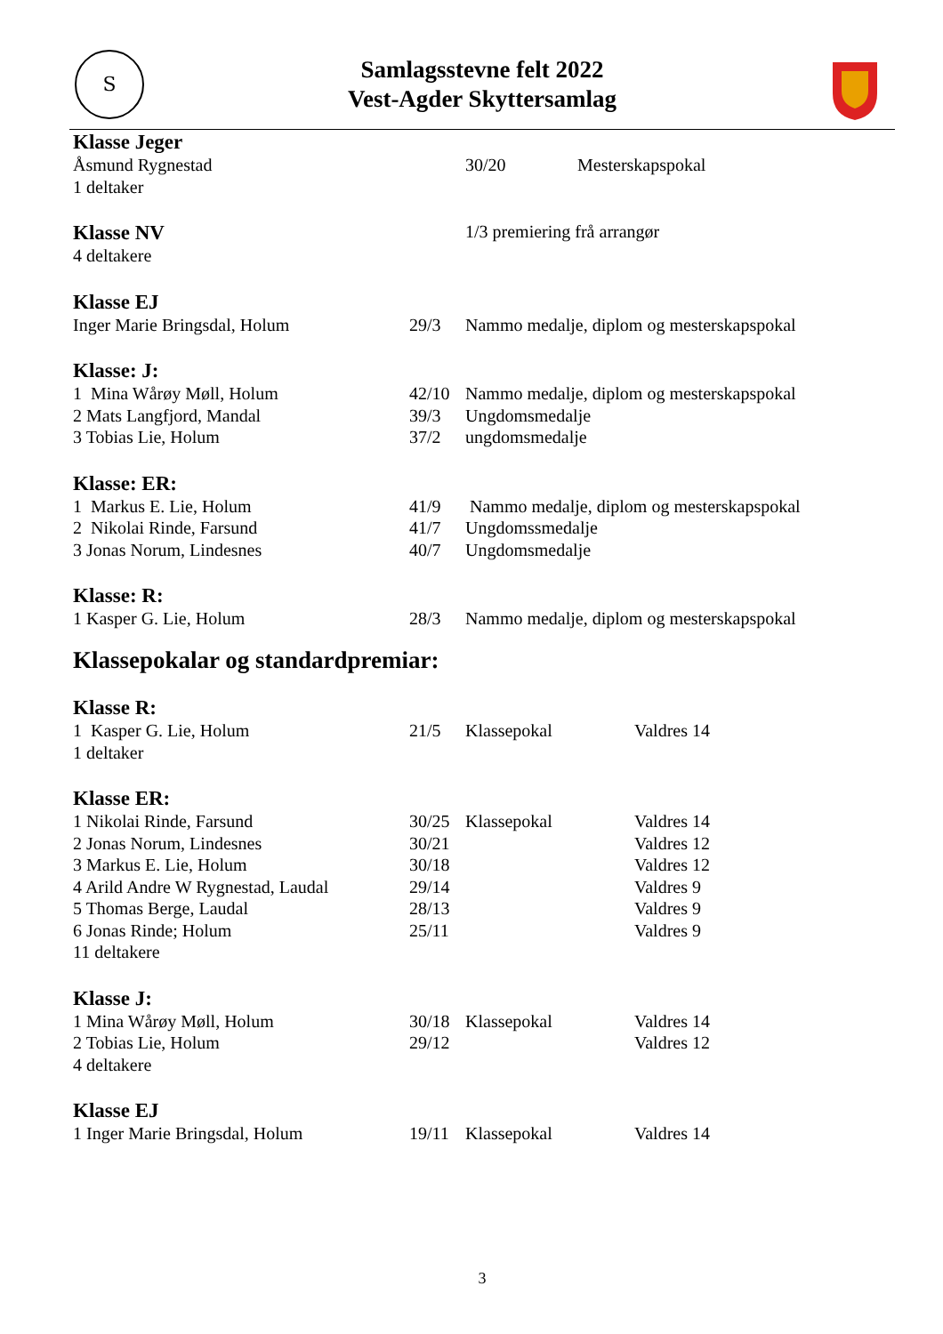S
Samlagsstevne felt 2022
Vest-Agder Skyttersamlag
Klasse Jeger
| Åsmund Rygnestad | 30/20 | Mesterskapspokal |
| 1 deltaker | | |
| Klasse NV | 1/3 premiering frå arrangør |
| 4 deltakere | |
Klasse EJ
| Inger Marie Bringsdal, Holum | 29/3 | Nammo medalje, diplom og mesterskapspokal |
Klasse: J:
| 1 Mina Wårøy Møll, Holum | 42/10 | Nammo medalje, diplom og mesterskapspokal |
| 2 Mats Langfjord, Mandal | 39/3 | Ungdomsmedalje |
| 3 Tobias Lie, Holum | 37/2 | ungdomsmedalje |
Klasse: ER:
| 1 Markus E. Lie, Holum | 41/9 | Nammo medalje, diplom og mesterskapspokal |
| 2 Nikolai Rinde, Farsund | 41/7 | Ungdomssmedalje |
| 3 Jonas Norum, Lindesnes | 40/7 | Ungdomsmedalje |
Klasse: R:
| 1 Kasper G. Lie, Holum | 28/3 | Nammo medalje, diplom og mesterskapspokal |
Klassepokalar og standardpremiar:
Klasse R:
| 1 Kasper G. Lie, Holum | 21/5 | Klassepokal | Valdres 14 |
| 1 deltaker | | | |
Klasse ER:
| 1 Nikolai Rinde, Farsund | 30/25 | Klassepokal | Valdres 14 |
| 2 Jonas Norum, Lindesnes | 30/21 | | Valdres 12 |
| 3 Markus E. Lie, Holum | 30/18 | | Valdres 12 |
| 4 Arild Andre W Rygnestad, Laudal | 29/14 | | Valdres 9 |
| 5 Thomas Berge, Laudal | 28/13 | | Valdres 9 |
| 6 Jonas Rinde; Holum | 25/11 | | Valdres 9 |
| 11 deltakere | | | |
Klasse J:
| 1 Mina Wårøy Møll, Holum | 30/18 | Klassepokal | Valdres 14 |
| 2 Tobias Lie, Holum | 29/12 | | Valdres 12 |
| 4 deltakere | | | |
Klasse EJ
| 1 Inger Marie Bringsdal, Holum | 19/11 | Klassepokal | Valdres 14 |
3